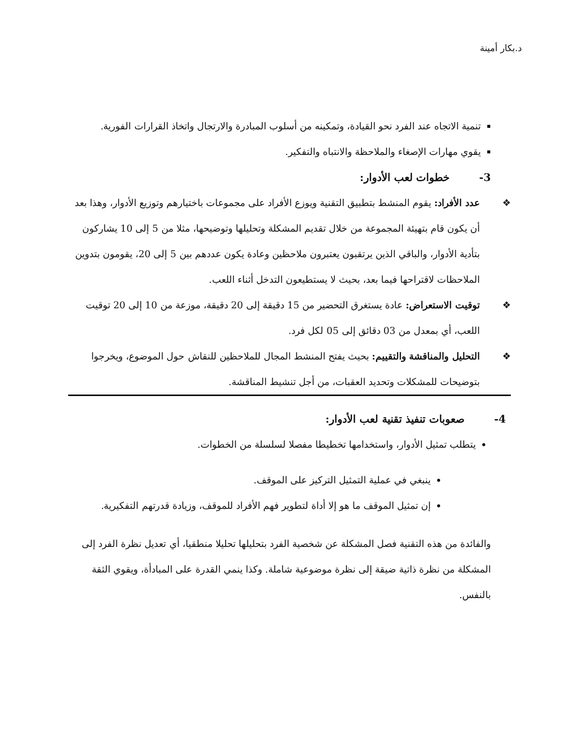د.بكار أمينة
تنمية الاتجاه عند الفرد نحو القيادة، وتمكينه من أسلوب المبادرة والارتجال واتخاذ القرارات الفورية.
يقوي مهارات الإصغاء والملاحظة والانتباه والتفكير.
3- خطوات لعب الأدوار:
❖ عدد الأفراد: يقوم المنشط بتطبيق التقنية ويوزع الأفراد على مجموعات باختيارهم وتوزيع الأدوار، وهذا بعد أن يكون قام بتهيئة المجموعة من خلال تقديم المشكلة وتحليلها وتوضيحها، مثلا من 5 إلى 10 يشاركون بتأدية الأدوار، والباقي الذين يرتقبون يعتبرون ملاحظين وعادة يكون عددهم بين 5 إلى 20، يقومون بتدوين الملاحظات لاقتراحها فيما بعد، بحيث لا يستطيعون التدخل أثناء اللعب.
❖ توقيت الاستعراض: عادة يستغرق التحضير من 15 دقيقة إلى 20 دقيقة، موزعة من 10 إلى 20 توقيت اللعب، أي بمعدل من 03 دقائق إلى 05 لكل فرد.
❖ التحليل والمناقشة والتقييم: بحيث يفتح المنشط المجال للملاحظين للنقاش حول الموضوع، ويخرجوا بتوضيحات للمشكلات وتحديد العقبات، من أجل تنشيط المناقشة.
4- صعوبات تنفيذ تقنية لعب الأدوار:
يتطلب تمثيل الأدوار، واستخدامها تخطيطا مفصلا لسلسلة من الخطوات.
ينبغي في عملية التمثيل التركيز على الموقف.
إن تمثيل الموقف ما هو إلا أداة لتطوير فهم الأفراد للموقف، وزيادة قدرتهم التفكيرية.
والفائدة من هذه التقنية فصل المشكلة عن شخصية الفرد بتحليلها تحليلا منطقيا، أي تعديل نظرة الفرد إلى المشكلة من نظرة ذاتية ضيقة إلى نظرة موضوعية شاملة. وكذا ينمي القدرة على المبادأة، ويقوي الثقة بالنفس.